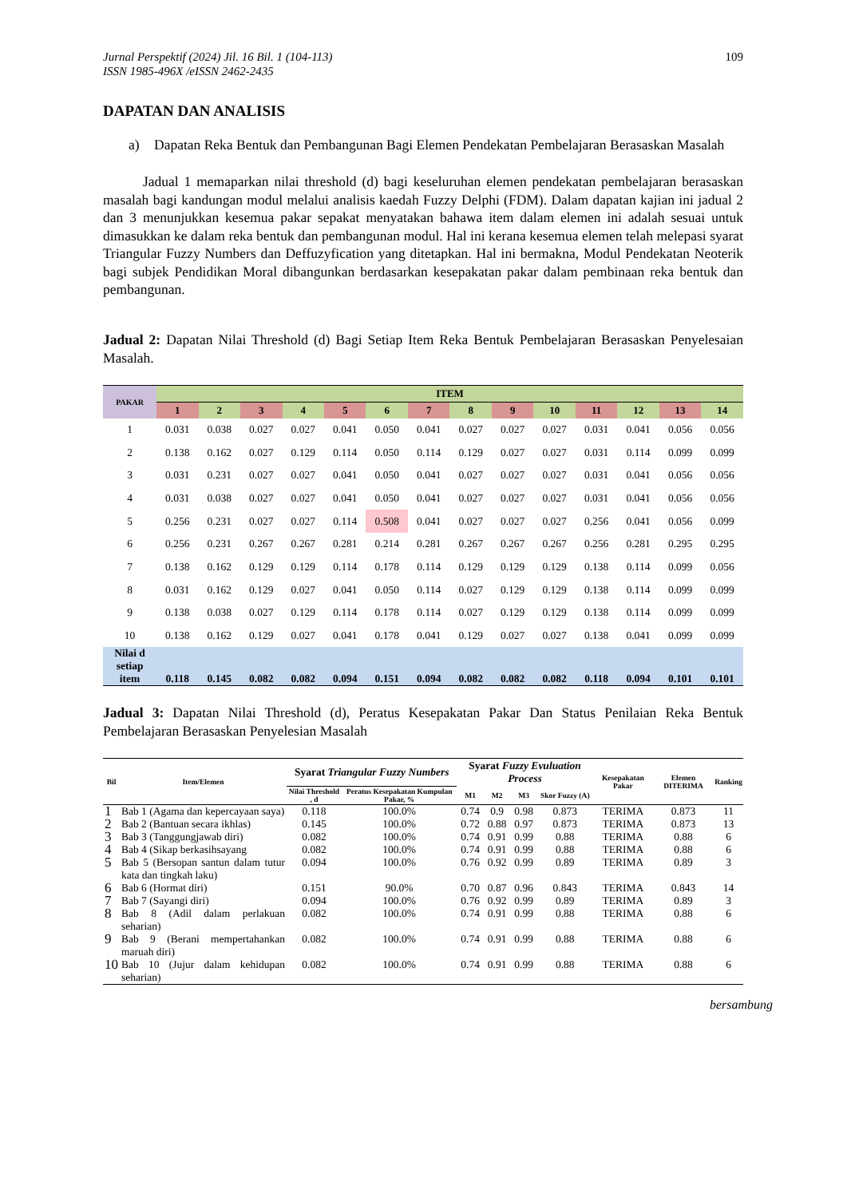Jurnal Perspektif (2024) Jil. 16 Bil. 1 (104-113)
ISSN 1985-496X /eISSN 2462-2435
109
DAPATAN DAN ANALISIS
a) Dapatan Reka Bentuk dan Pembangunan Bagi Elemen Pendekatan Pembelajaran Berasaskan Masalah
Jadual 1 memaparkan nilai threshold (d) bagi keseluruhan elemen pendekatan pembelajaran berasaskan masalah bagi kandungan modul melalui analisis kaedah Fuzzy Delphi (FDM). Dalam dapatan kajian ini jadual 2 dan 3 menunjukkan kesemua pakar sepakat menyatakan bahawa item dalam elemen ini adalah sesuai untuk dimasukkan ke dalam reka bentuk dan pembangunan modul. Hal ini kerana kesemua elemen telah melepasi syarat Triangular Fuzzy Numbers dan Deffuzyfication yang ditetapkan. Hal ini bermakna, Modul Pendekatan Neoterik bagi subjek Pendidikan Moral dibangunkan berdasarkan kesepakatan pakar dalam pembinaan reka bentuk dan pembangunan.
Jadual 2: Dapatan Nilai Threshold (d) Bagi Setiap Item Reka Bentuk Pembelajaran Berasaskan Penyelesaian Masalah.
| PAKAR | ITEM | | | | | | | | | | | | | |
| --- | --- | --- | --- | --- | --- | --- | --- | --- | --- | --- | --- | --- | --- | --- |
| | 1 | 2 | 3 | 4 | 5 | 6 | 7 | 8 | 9 | 10 | 11 | 12 | 13 | 14 |
| 1 | 0.031 | 0.038 | 0.027 | 0.027 | 0.041 | 0.050 | 0.041 | 0.027 | 0.027 | 0.027 | 0.031 | 0.041 | 0.056 | 0.056 |
| 2 | 0.138 | 0.162 | 0.027 | 0.129 | 0.114 | 0.050 | 0.114 | 0.129 | 0.027 | 0.027 | 0.031 | 0.114 | 0.099 | 0.099 |
| 3 | 0.031 | 0.231 | 0.027 | 0.027 | 0.041 | 0.050 | 0.041 | 0.027 | 0.027 | 0.027 | 0.031 | 0.041 | 0.056 | 0.056 |
| 4 | 0.031 | 0.038 | 0.027 | 0.027 | 0.041 | 0.050 | 0.041 | 0.027 | 0.027 | 0.027 | 0.031 | 0.041 | 0.056 | 0.056 |
| 5 | 0.256 | 0.231 | 0.027 | 0.027 | 0.114 | 0.508 | 0.041 | 0.027 | 0.027 | 0.027 | 0.256 | 0.041 | 0.056 | 0.099 |
| 6 | 0.256 | 0.231 | 0.267 | 0.267 | 0.281 | 0.214 | 0.281 | 0.267 | 0.267 | 0.267 | 0.256 | 0.281 | 0.295 | 0.295 |
| 7 | 0.138 | 0.162 | 0.129 | 0.129 | 0.114 | 0.178 | 0.114 | 0.129 | 0.129 | 0.129 | 0.138 | 0.114 | 0.099 | 0.056 |
| 8 | 0.031 | 0.162 | 0.129 | 0.027 | 0.041 | 0.050 | 0.114 | 0.027 | 0.129 | 0.129 | 0.138 | 0.114 | 0.099 | 0.099 |
| 9 | 0.138 | 0.038 | 0.027 | 0.129 | 0.114 | 0.178 | 0.114 | 0.027 | 0.129 | 0.129 | 0.138 | 0.114 | 0.099 | 0.099 |
| 10 | 0.138 | 0.162 | 0.129 | 0.027 | 0.041 | 0.178 | 0.041 | 0.129 | 0.027 | 0.027 | 0.138 | 0.041 | 0.099 | 0.099 |
| Nilai d setiap item | 0.118 | 0.145 | 0.082 | 0.082 | 0.094 | 0.151 | 0.094 | 0.082 | 0.082 | 0.082 | 0.118 | 0.094 | 0.101 | 0.101 |
Jadual 3: Dapatan Nilai Threshold (d), Peratus Kesepakatan Pakar Dan Status Penilaian Reka Bentuk Pembelajaran Berasaskan Penyelesian Masalah
| Bil | Item/Elemen | Syarat Triangular Fuzzy Numbers | | Syarat Fuzzy Evuluation Process | | | | Kesepakatan Pakar | Elemen DITERIMA | Ranking |
| --- | --- | --- | --- | --- | --- | --- | --- | --- | --- | --- |
| | | Nilai Threshold , d | Peratus Kesepakatan Kumpulan Pakar, % | M1 | M2 | M3 | Skor Fuzzy (A) | | | |
| 1 | Bab 1 (Agama dan kepercayaan saya) | 0.118 | 100.0% | 0.74 | 0.9 | 0.98 | 0.873 | TERIMA | 0.873 | 11 |
| 2 | Bab 2 (Bantuan secara ikhlas) | 0.145 | 100.0% | 0.72 | 0.88 | 0.97 | 0.873 | TERIMA | 0.873 | 13 |
| 3 | Bab 3 (Tanggungjawab diri) | 0.082 | 100.0% | 0.74 | 0.91 | 0.99 | 0.88 | TERIMA | 0.88 | 6 |
| 4 | Bab 4 (Sikap berkasihsayang | 0.082 | 100.0% | 0.74 | 0.91 | 0.99 | 0.88 | TERIMA | 0.88 | 6 |
| 5 | Bab 5 (Bersopan santun dalam tutur kata dan tingkah laku) | 0.094 | 100.0% | 0.76 | 0.92 | 0.99 | 0.89 | TERIMA | 0.89 | 3 |
| 6 | Bab 6 (Hormat diri) | 0.151 | 90.0% | 0.70 | 0.87 | 0.96 | 0.843 | TERIMA | 0.843 | 14 |
| 7 | Bab 7 (Sayangi diri) | 0.094 | 100.0% | 0.76 | 0.92 | 0.99 | 0.89 | TERIMA | 0.89 | 3 |
| 8 | Bab 8 (Adil dalam perlakuan seharian) | 0.082 | 100.0% | 0.74 | 0.91 | 0.99 | 0.88 | TERIMA | 0.88 | 6 |
| 9 | Bab 9 (Berani mempertahankan maruah diri) | 0.082 | 100.0% | 0.74 | 0.91 | 0.99 | 0.88 | TERIMA | 0.88 | 6 |
| 10 | Bab 10 (Jujur dalam kehidupan seharian) | 0.082 | 100.0% | 0.74 | 0.91 | 0.99 | 0.88 | TERIMA | 0.88 | 6 |
bersambung